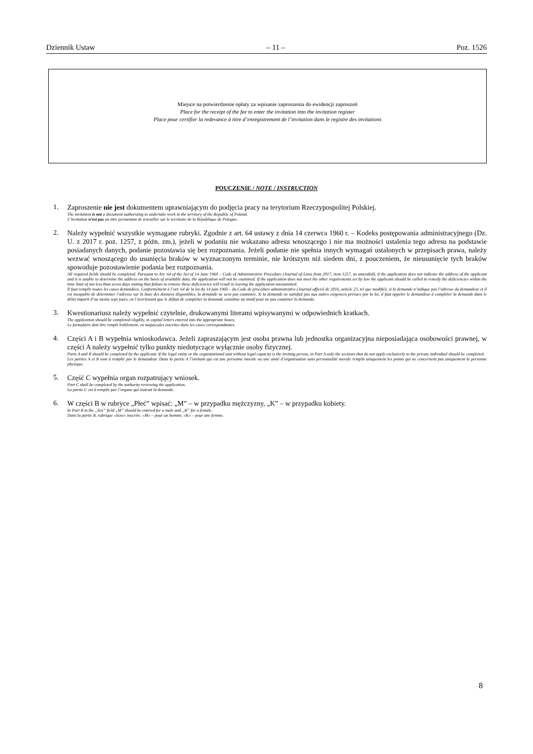Dziennik Ustaw – 11 – Poz. 1526
Miejsce na potwierdzenie opłaty za wpisanie zaproszenia do ewidencji zaproszeń
Place for the receipt of the fee to enter the invitation into the invitation register
Place pour certifier la redevance à titre d’enregistrement de l’invitation dans le registre des invitations
POUCZENIE / NOTE / INSTRUCTION
1.
Zaproszenie nie jest dokumentem uprawniającym do podjęcia pracy na terytorium Rzeczypospolitej Polskiej.
The invitation is not a document authorizing to undertake work in the territory of the Republic of Poland.
L’invitation n’est pas un titre permettant de travailler sur le territoire de la République de Pologne.
2.
Należy wypełnić wszystkie wymagane rubryki. Zgodnie z art. 64 ustawy z dnia 14 czerwca 1960 r. – Kodeks postępowania administracyjnego (Dz. U. z 2017 r. poz. 1257, z późn. zm.), jeżeli w podaniu nie wskazano adresu wnoszącego i nie ma możności ustalenia tego adresu na podstawie posiadanych danych, podanie pozostawia się bez rozpoznania. Jeżeli podanie nie spełnia innych wymagań ustalonych w przepisach prawa, należy wezwać wnoszącego do usunięcia braków w wyznaczonym terminie, nie krótszym niż siedem dni, z pouczeniem, że nieusunięcie tych braków spowoduje pozostawienie podania bez rozpoznania.
All required fields should be completed. Pursuant to Art. 64 of the Act of 14 June 1960 – Code of Administrative Procedure (Journal of Laws from 2017, item 1257, as amended), if the application does not indicate the address of the applicant and it is unable to determine the address on the basis of available data, the application will not be examined. If the application does not meet the other requirements set by law the applicant should be called to remedy the deficiencies within the time limit of not less than seven days stating that failure to remove these deficiencies will result in leaving the application unexamined.
Il faut remplir toutes les cases demandées. Conformément à l’art. 64 de la loi du 14 juin 1960 – du Code de procédure administrative (Journal officiel de 2016, article 23, tel que modifié), si la demande n’indique pas l’adresse du demandeur et il est incapable de déterminer l’adresse sur la base des données disponibles, la demande ne sera pas examinée. Si la demande ne satisfait pas aux autres exigences prévues par la loi, il faut appeler le demandeur à compléter la demande dans le délai imparti d’au moins sept jours, en l’avertissant que le défaut de compléter la demande constitue un motif pour ne pas examiner la demande.
3.
Kwestionariusz należy wypełnić czytelnie, drukowanymi literami wpisywanymi w odpowiednich kratkach.
The application should be completed eligibly, in capital letters entered into the appropriate boxes.
Le formulaire doit être rempli lisiblement, en majuscules inscrites dans les cases correspondantes.
4.
Części A i B wypełnia wnioskodawca. Jeżeli zapraszającym jest osoba prawna lub jednostka organizacyjna nieposiadająca osobowości prawnej, w części A należy wypełnić tylko punkty niedotyczące wyłącznie osoby fizycznej.
Parts A and B should be completed by the applicant. If the legal entity or the organizational unit without legal capacity is the inviting person, in Part A only the sections that do not apply exclusively to the private individual should be completed.
Les parties A et B sont à remplir par le demandeur. Dans la partie A l’invitant qui est une personne morale ou une unité d’organisation sans personnalité morale remplit uniquement les points qui ne concernent pas uniquement la personne physique.
5.
Część C wypełnia organ rozpatrujący wniosek.
Part C shall be completed by the authority reviewing the application.
La partie C est à remplir par l’organe qui instruit la demande.
6.
W części B w rubryce „Płeć” wpisać: „M” – w przypadku mężczyzny, „K” – w przypadku kobiety.
In Part B in the „Sex” field „M” should be entered for a male and „K” for a female.
Dans la partie B, rubrique «Sexe» inscrire: «M» – pour un homme, «K» – pour une femme.
8